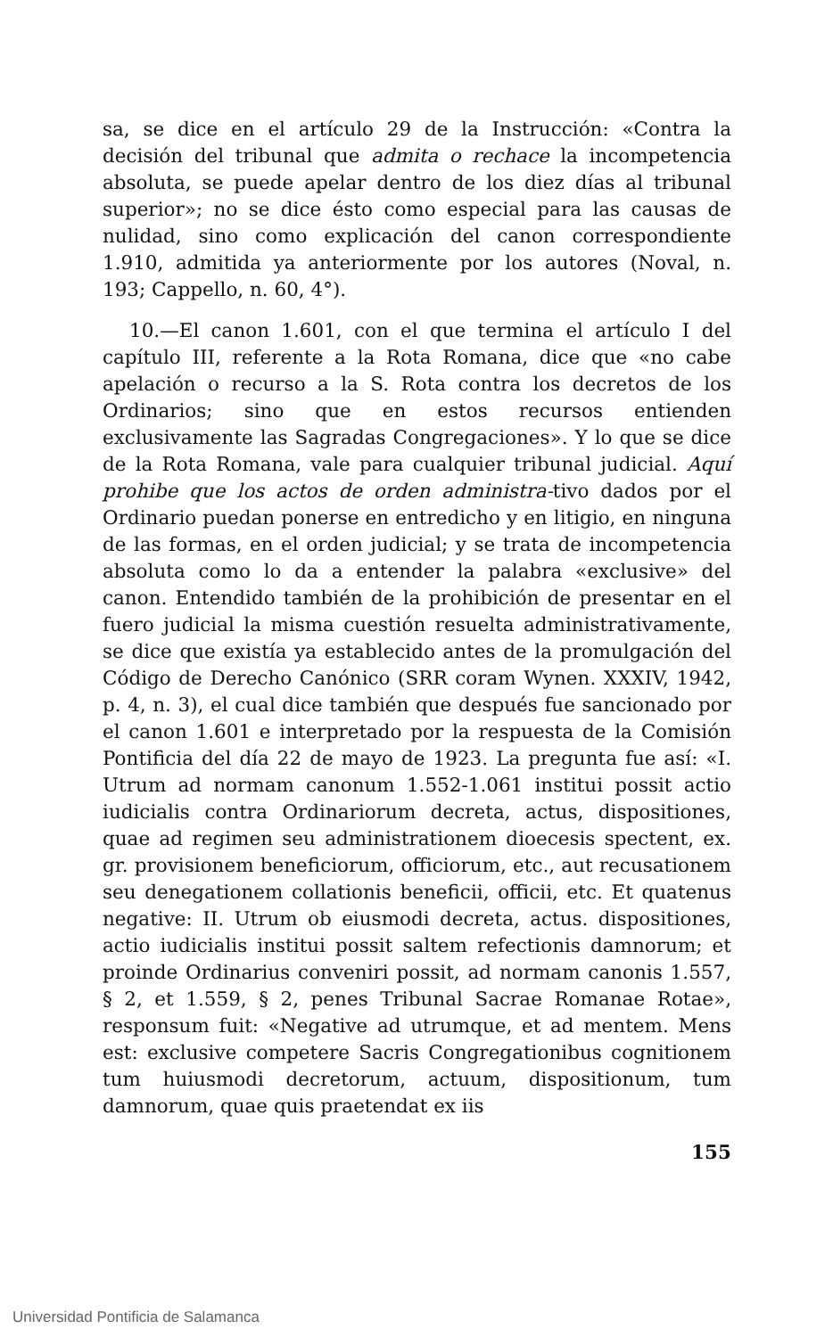sa, se dice en el artículo 29 de la Instrucción: «Contra la decisión del tribunal que admita o rechace la incompetencia absoluta, se puede apelar dentro de los diez días al tribunal superior»; no se dice ésto como especial para las causas de nulidad, sino como explicación del canon correspondiente 1.910, admitida ya anteriormente por los autores (Noval, n. 193; Cappello, n. 60, 4°).
10.—El canon 1.601, con el que termina el artículo I del capítulo III, referente a la Rota Romana, dice que «no cabe apelación o recurso a la S. Rota contra los decretos de los Ordinarios; sino que en estos recursos entienden exclusivamente las Sagradas Congregaciones». Y lo que se dice de la Rota Romana, vale para cualquier tribunal judicial. Aquí prohibe que los actos de orden administra-tivo dados por el Ordinario puedan ponerse en entredicho y en litigio, en ninguna de las formas, en el orden judicial; y se trata de incompetencia absoluta como lo da a entender la palabra «exclusive» del canon. Entendido también de la prohibición de presentar en el fuero judicial la misma cuestión resuelta administrativamente, se dice que existía ya establecido antes de la promulgación del Código de Derecho Canónico (SRR coram Wynen. XXXIV, 1942, p. 4, n. 3), el cual dice también que después fue sancionado por el canon 1.601 e interpretado por la respuesta de la Comisión Pontificia del día 22 de mayo de 1923. La pregunta fue así: «I. Utrum ad normam canonum 1.552-1.061 institui possit actio iudicialis contra Ordinariorum decreta, actus, dispositiones, quae ad regimen seu administrationem dioecesis spectent, ex. gr. provisionem beneficiorum, officiorum, etc., aut recusationem seu denegationem collationis beneficii, officii, etc. Et quatenus negative: II. Utrum ob eiusmodi decreta, actus. dispositiones, actio iudicialis institui possit saltem refectionis damnorum; et proinde Ordinarius conveniri possit, ad normam canonis 1.557, § 2, et 1.559, § 2, penes Tribunal Sacrae Romanae Rotae», responsum fuit: «Negative ad utrumque, et ad mentem. Mens est: exclusive competere Sacris Congregationibus cognitionem tum huiusmodi decretorum, actuum, dispositionum, tum damnorum, quae quis praetendat ex iis
155
Universidad Pontificia de Salamanca